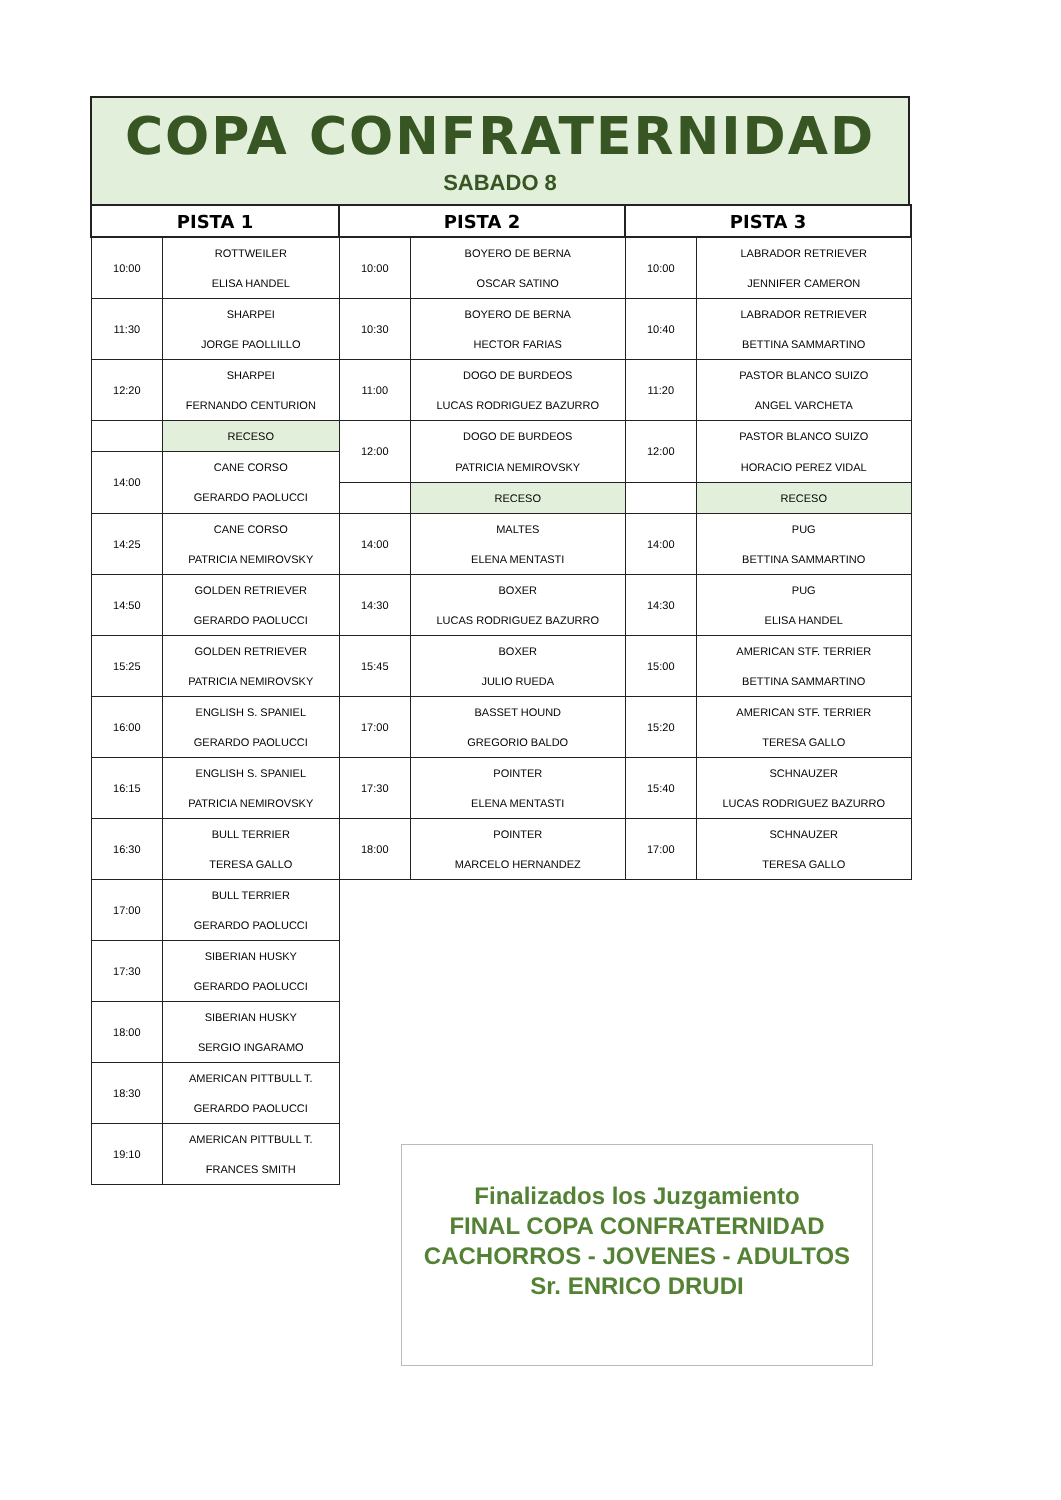COPA CONFRATERNIDAD
SABADO 8
| PISTA 1 | | PISTA 2 | | PISTA 3 | |
| --- | --- | --- | --- | --- | --- |
| 10:00 | ROTTWEILER | 10:00 | BOYERO DE BERNA | 10:00 | LABRADOR RETRIEVER |
| | ELISA HANDEL | | OSCAR SATINO | | JENNIFER CAMERON |
| 11:30 | SHARPEI | 10:30 | BOYERO DE BERNA | 10:40 | LABRADOR RETRIEVER |
| | JORGE PAOLLILLO | | HECTOR FARIAS | | BETTINA SAMMARTINO |
| 12:20 | SHARPEI | 11:00 | DOGO DE BURDEOS | 11:20 | PASTOR BLANCO SUIZO |
| | FERNANDO CENTURION | | LUCAS RODRIGUEZ BAZURRO | | ANGEL VARCHETA |
| | RECESO | 12:00 | DOGO DE BURDEOS | 12:00 | PASTOR BLANCO SUIZO |
| 14:00 | CANE CORSO | | PATRICIA NEMIROVSKY | | HORACIO PEREZ VIDAL |
| | GERARDO PAOLUCCI | | RECESO | | RECESO |
| 14:25 | CANE CORSO | 14:00 | MALTES | 14:00 | PUG |
| | PATRICIA NEMIROVSKY | | ELENA MENTASTI | | BETTINA SAMMARTINO |
| 14:50 | GOLDEN RETRIEVER | 14:30 | BOXER | 14:30 | PUG |
| | GERARDO PAOLUCCI | | LUCAS RODRIGUEZ BAZURRO | | ELISA HANDEL |
| 15:25 | GOLDEN RETRIEVER | 15:45 | BOXER | 15:00 | AMERICAN STF. TERRIER |
| | PATRICIA NEMIROVSKY | | JULIO RUEDA | | BETTINA SAMMARTINO |
| 16:00 | ENGLISH S. SPANIEL | 17:00 | BASSET HOUND | 15:20 | AMERICAN STF. TERRIER |
| | GERARDO PAOLUCCI | | GREGORIO BALDO | | TERESA GALLO |
| 16:15 | ENGLISH S. SPANIEL | 17:30 | POINTER | 15:40 | SCHNAUZER |
| | PATRICIA NEMIROVSKY | | ELENA MENTASTI | | LUCAS RODRIGUEZ BAZURRO |
| 16:30 | BULL TERRIER | 18:00 | POINTER | 17:00 | SCHNAUZER |
| | TERESA GALLO | | MARCELO HERNANDEZ | | TERESA GALLO |
| 17:00 | BULL TERRIER | | | | |
| | GERARDO PAOLUCCI | | | | |
| 17:30 | SIBERIAN HUSKY | | | | |
| | GERARDO PAOLUCCI | | | | |
| 18:00 | SIBERIAN HUSKY | | | | |
| | SERGIO INGARAMO | | | | |
| 18:30 | AMERICAN PITTBULL T. | | | | |
| | GERARDO PAOLUCCI | | | | |
| 19:10 | AMERICAN PITTBULL T. | | | | |
| | FRANCES SMITH | | | | |
Finalizados los Juzgamiento
FINAL COPA CONFRATERNIDAD
CACHORROS - JOVENES - ADULTOS
Sr. ENRICO DRUDI